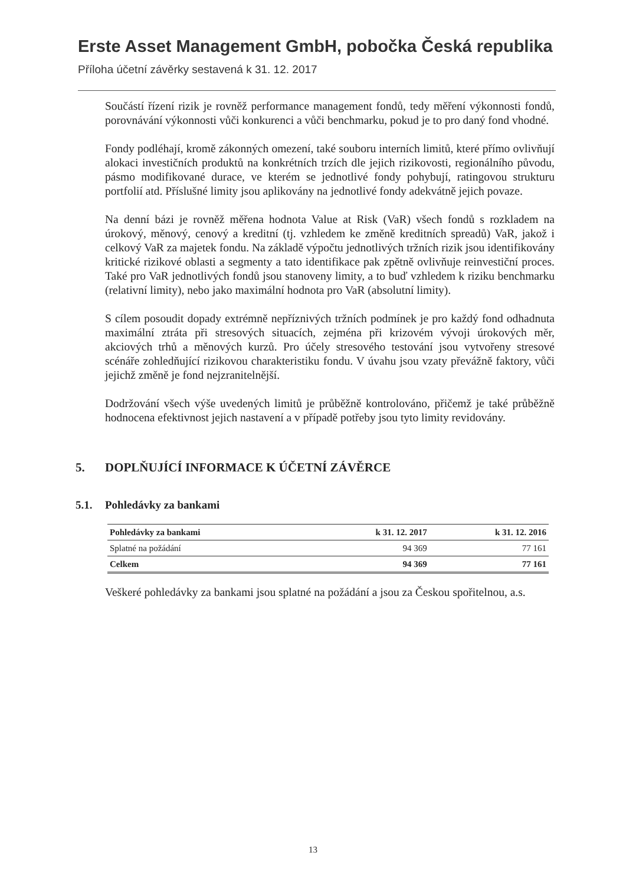Erste Asset Management GmbH, pobočka Česká republika
Příloha účetní závěrky sestavená k 31. 12. 2017
Součástí řízení rizik je rovněž performance management fondů, tedy měření výkonnosti fondů, porovnávání výkonnosti vůči konkurenci a vůči benchmarku, pokud je to pro daný fond vhodné.
Fondy podléhají, kromě zákonných omezení, také souboru interních limitů, které přímo ovlivňují alokaci investičních produktů na konkrétních trzích dle jejich rizikovosti, regionálního původu, pásmo modifikované durace, ve kterém se jednotlivé fondy pohybují, ratingovou strukturu portfolií atd. Příslušné limity jsou aplikovány na jednotlivé fondy adekvátně jejich povaze.
Na denní bázi je rovněž měřena hodnota Value at Risk (VaR) všech fondů s rozkladem na úrokový, měnový, cenový a kreditní (tj. vzhledem ke změně kreditních spreadů) VaR, jakož i celkový VaR za majetek fondu. Na základě výpočtu jednotlivých tržních rizik jsou identifikovány kritické rizikové oblasti a segmenty a tato identifikace pak zpětně ovlivňuje reinvestiční proces. Také pro VaR jednotlivých fondů jsou stanoveny limity, a to buď vzhledem k riziku benchmarku (relativní limity), nebo jako maximální hodnota pro VaR (absolutní limity).
S cílem posoudit dopady extrémně nepříznivých tržních podmínek je pro každý fond odhadnuta maximální ztráta při stresových situacích, zejména při krizovém vývoji úrokových měr, akciových trhů a měnových kurzů. Pro účely stresového testování jsou vytvořeny stresové scénáře zohledňující rizikovou charakteristiku fondu. V úvahu jsou vzaty převážně faktory, vůči jejichž změně je fond nejzranitelnější.
Dodržování všech výše uvedených limitů je průběžně kontrolováno, přičemž je také průběžně hodnocena efektivnost jejich nastavení a v případě potřeby jsou tyto limity revidovány.
5. DOPLŇUJÍCÍ INFORMACE K ÚČETNÍ ZÁVĚRCE
5.1. Pohledávky za bankami
| Pohledávky za bankami | k 31. 12. 2017 | k 31. 12. 2016 |
| --- | --- | --- |
| Splatné na požádání | 94 369 | 77 161 |
| Celkem | 94 369 | 77 161 |
Veškeré pohledávky za bankami jsou splatné na požádání a jsou za Českou spořitelnou, a.s.
13